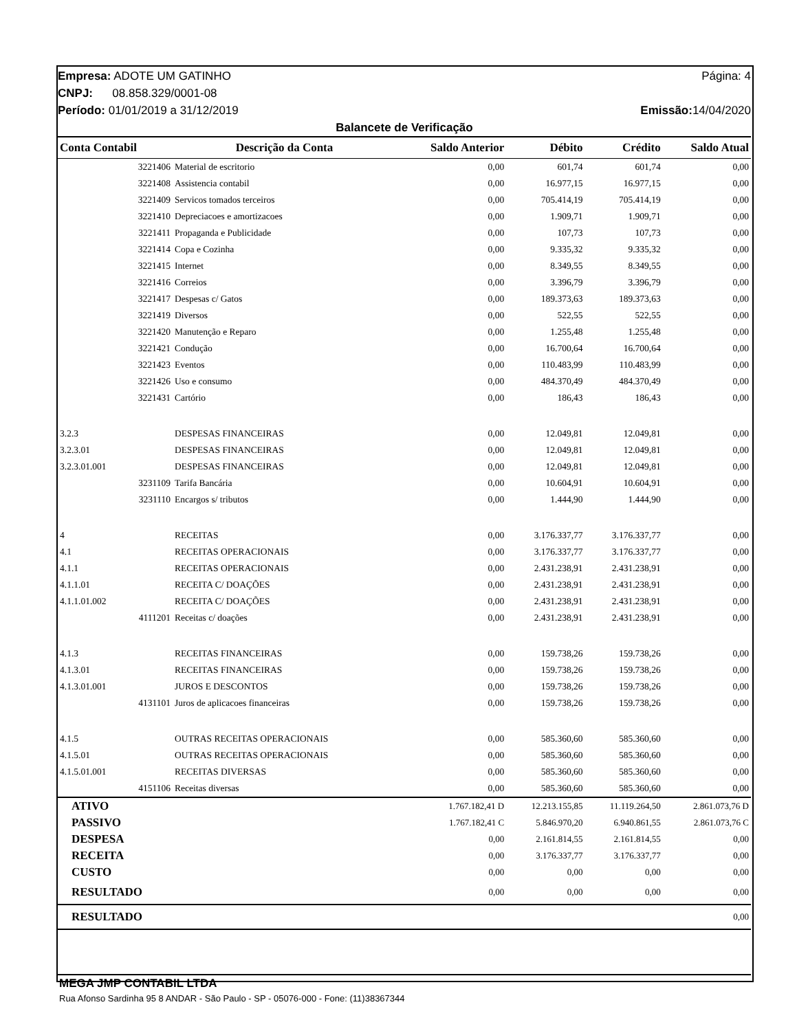Empresa: ADOTE UM GATINHO Página: 4
CNPJ: 08.858.329/0001-08
Período: 01/01/2019 a 31/12/2019 Emissão: 14/04/2020
Balancete de Verificação
| Conta Contabil | Descrição da Conta | Saldo Anterior | Débito | Crédito | Saldo Atual |
| --- | --- | --- | --- | --- | --- |
| 3221406 | Material de escritorio | 0,00 | 601,74 | 601,74 | 0,00 |
| 3221408 | Assistencia contabil | 0,00 | 16.977,15 | 16.977,15 | 0,00 |
| 3221409 | Servicos tomados terceiros | 0,00 | 705.414,19 | 705.414,19 | 0,00 |
| 3221410 | Depreciacoes e amortizacoes | 0,00 | 1.909,71 | 1.909,71 | 0,00 |
| 3221411 | Propaganda e Publicidade | 0,00 | 107,73 | 107,73 | 0,00 |
| 3221414 | Copa e Cozinha | 0,00 | 9.335,32 | 9.335,32 | 0,00 |
| 3221415 | Internet | 0,00 | 8.349,55 | 8.349,55 | 0,00 |
| 3221416 | Correios | 0,00 | 3.396,79 | 3.396,79 | 0,00 |
| 3221417 | Despesas c/ Gatos | 0,00 | 189.373,63 | 189.373,63 | 0,00 |
| 3221419 | Diversos | 0,00 | 522,55 | 522,55 | 0,00 |
| 3221420 | Manutenção e Reparo | 0,00 | 1.255,48 | 1.255,48 | 0,00 |
| 3221421 | Condução | 0,00 | 16.700,64 | 16.700,64 | 0,00 |
| 3221423 | Eventos | 0,00 | 110.483,99 | 110.483,99 | 0,00 |
| 3221426 | Uso e consumo | 0,00 | 484.370,49 | 484.370,49 | 0,00 |
| 3221431 | Cartório | 0,00 | 186,43 | 186,43 | 0,00 |
| 3.2.3 | DESPESAS FINANCEIRAS | 0,00 | 12.049,81 | 12.049,81 | 0,00 |
| 3.2.3.01 | DESPESAS FINANCEIRAS | 0,00 | 12.049,81 | 12.049,81 | 0,00 |
| 3.2.3.01.001 | DESPESAS FINANCEIRAS | 0,00 | 12.049,81 | 12.049,81 | 0,00 |
| 3231109 | Tarifa Bancária | 0,00 | 10.604,91 | 10.604,91 | 0,00 |
| 3231110 | Encargos s/ tributos | 0,00 | 1.444,90 | 1.444,90 | 0,00 |
| 4 | RECEITAS | 0,00 | 3.176.337,77 | 3.176.337,77 | 0,00 |
| 4.1 | RECEITAS OPERACIONAIS | 0,00 | 3.176.337,77 | 3.176.337,77 | 0,00 |
| 4.1.1 | RECEITAS OPERACIONAIS | 0,00 | 2.431.238,91 | 2.431.238,91 | 0,00 |
| 4.1.1.01 | RECEITA C/ DOAÇÕES | 0,00 | 2.431.238,91 | 2.431.238,91 | 0,00 |
| 4.1.1.01.002 | RECEITA C/ DOAÇÕES | 0,00 | 2.431.238,91 | 2.431.238,91 | 0,00 |
| 4111201 | Receitas c/ doações | 0,00 | 2.431.238,91 | 2.431.238,91 | 0,00 |
| 4.1.3 | RECEITAS FINANCEIRAS | 0,00 | 159.738,26 | 159.738,26 | 0,00 |
| 4.1.3.01 | RECEITAS FINANCEIRAS | 0,00 | 159.738,26 | 159.738,26 | 0,00 |
| 4.1.3.01.001 | JUROS E DESCONTOS | 0,00 | 159.738,26 | 159.738,26 | 0,00 |
| 4131101 | Juros de aplicacoes financeiras | 0,00 | 159.738,26 | 159.738,26 | 0,00 |
| 4.1.5 | OUTRAS RECEITAS OPERACIONAIS | 0,00 | 585.360,60 | 585.360,60 | 0,00 |
| 4.1.5.01 | OUTRAS RECEITAS OPERACIONAIS | 0,00 | 585.360,60 | 585.360,60 | 0,00 |
| 4.1.5.01.001 | RECEITAS DIVERSAS | 0,00 | 585.360,60 | 585.360,60 | 0,00 |
| 4151106 | Receitas diversas | 0,00 | 585.360,60 | 585.360,60 | 0,00 |
| ATIVO | | 1.767.182,41 D | 12.213.155,85 | 11.119.264,50 | 2.861.073,76 D |
| PASSIVO | | 1.767.182,41 C | 5.846.970,20 | 6.940.861,55 | 2.861.073,76 C |
| DESPESA | | 0,00 | 2.161.814,55 | 2.161.814,55 | 0,00 |
| RECEITA | | 0,00 | 3.176.337,77 | 3.176.337,77 | 0,00 |
| CUSTO | | 0,00 | 0,00 | 0,00 | 0,00 |
| RESULTADO | | 0,00 | 0,00 | 0,00 | 0,00 |
| RESULTADO | | | | | 0,00 |
MEGA JMP CONTABIL LTDA
Rua Afonso Sardinha 95 8 ANDAR - São Paulo - SP - 05076-000 - Fone: (11)38367344